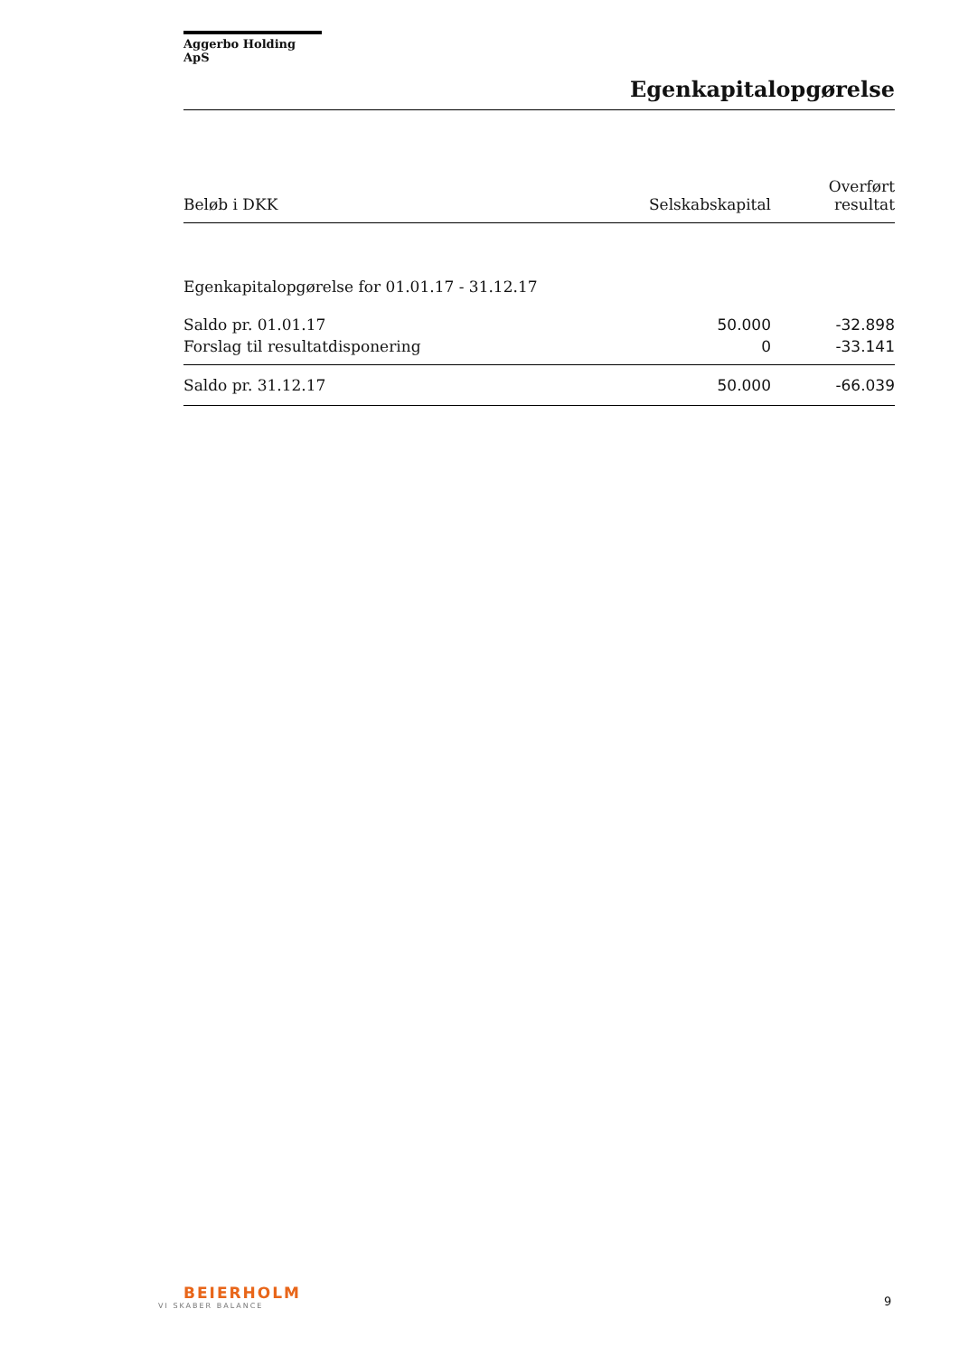Aggerbo Holding ApS
Egenkapitalopgørelse
| Beløb i DKK | Selskabskapital | Overført resultat |
| --- | --- | --- |
| Egenkapitalopgørelse for 01.01.17 - 31.12.17 | | |
| Saldo pr. 01.01.17 | 50.000 | -32.898 |
| Forslag til resultatdisponering | 0 | -33.141 |
| Saldo pr. 31.12.17 | 50.000 | -66.039 |
BEIERHOLM
VI SKABER BALANCE
9